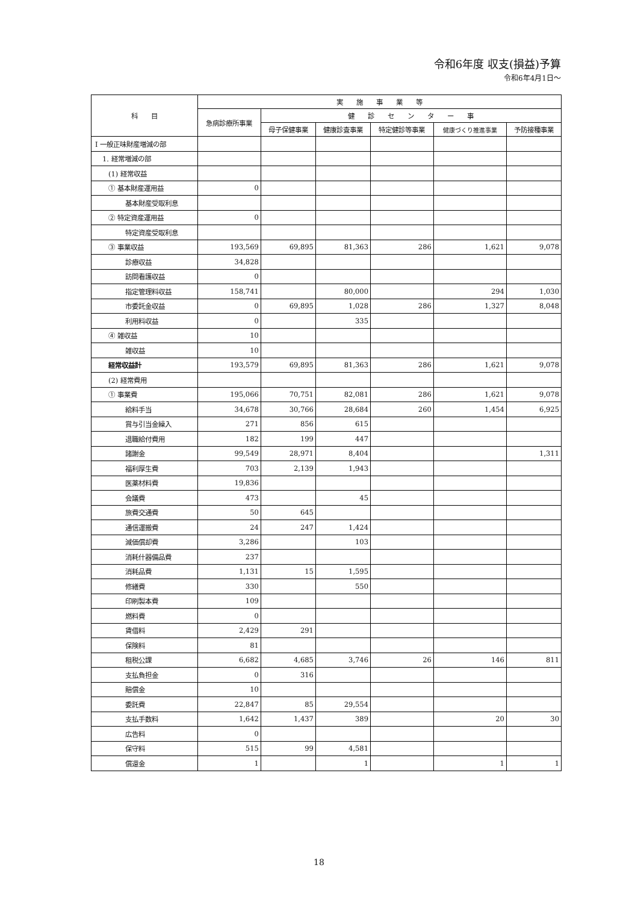令和6年度 収支(損益)予算
令和6年4月1日～
| 科 目 | 実 施 事 業 等 | | | | | |
| --- | --- | --- | --- | --- | --- | --- |
| | 急病診療所事業 | 健 診 セ ン タ ー 事 | | | | |
| | | 母子保健事業 | 健康診査事業 | 特定健診等事業 | 健康づくり推進事業 | 予防接種事業 |
| Ⅰ 一般正味財産増減の部 | | | | | | |
| 1. 経常増減の部 | | | | | | |
| (1) 経常収益 | | | | | | |
| ① 基本財産運用益 | 0 | | | | | |
| 基本財産受取利息 | | | | | | |
| ② 特定資産運用益 | 0 | | | | | |
| 特定資産受取利息 | | | | | | |
| ③ 事業収益 | 193,569 | 69,895 | 81,363 | 286 | 1,621 | 9,078 |
| 診療収益 | 34,828 | | | | | |
| 訪問看護収益 | 0 | | | | | |
| 指定管理料収益 | 158,741 | | 80,000 | | 294 | 1,030 |
| 市委託金収益 | 0 | 69,895 | 1,028 | 286 | 1,327 | 8,048 |
| 利用料収益 | 0 | | 335 | | | |
| ④ 雑収益 | 10 | | | | | |
| 雑収益 | 10 | | | | | |
| 経常収益計 | 193,579 | 69,895 | 81,363 | 286 | 1,621 | 9,078 |
| (2) 経常費用 | | | | | | |
| ① 事業費 | 195,066 | 70,751 | 82,081 | 286 | 1,621 | 9,078 |
| 給料手当 | 34,678 | 30,766 | 28,684 | 260 | 1,454 | 6,925 |
| 賞与引当金繰入 | 271 | 856 | 615 | | | |
| 退職給付費用 | 182 | 199 | 447 | | | |
| 諸謝金 | 99,549 | 28,971 | 8,404 | | | 1,311 |
| 福利厚生費 | 703 | 2,139 | 1,943 | | | |
| 医薬材料費 | 19,836 | | | | | |
| 会議費 | 473 | | 45 | | | |
| 旅費交通費 | 50 | 645 | | | | |
| 通信運搬費 | 24 | 247 | 1,424 | | | |
| 減価償却費 | 3,286 | | 103 | | | |
| 消耗什器備品費 | 237 | | | | | |
| 消耗品費 | 1,131 | 15 | 1,595 | | | |
| 修繕費 | 330 | | 550 | | | |
| 印刷製本費 | 109 | | | | | |
| 燃料費 | 0 | | | | | |
| 賃借料 | 2,429 | 291 | | | | |
| 保険料 | 81 | | | | | |
| 租税公課 | 6,682 | 4,685 | 3,746 | 26 | 146 | 811 |
| 支払負担金 | 0 | 316 | | | | |
| 賠償金 | 10 | | | | | |
| 委託費 | 22,847 | 85 | 29,554 | | | |
| 支払手数料 | 1,642 | 1,437 | 389 | | 20 | 30 |
| 広告料 | 0 | | | | | |
| 保守料 | 515 | 99 | 4,581 | | | |
| 償還金 | 1 | | 1 | | 1 | 1 |
18